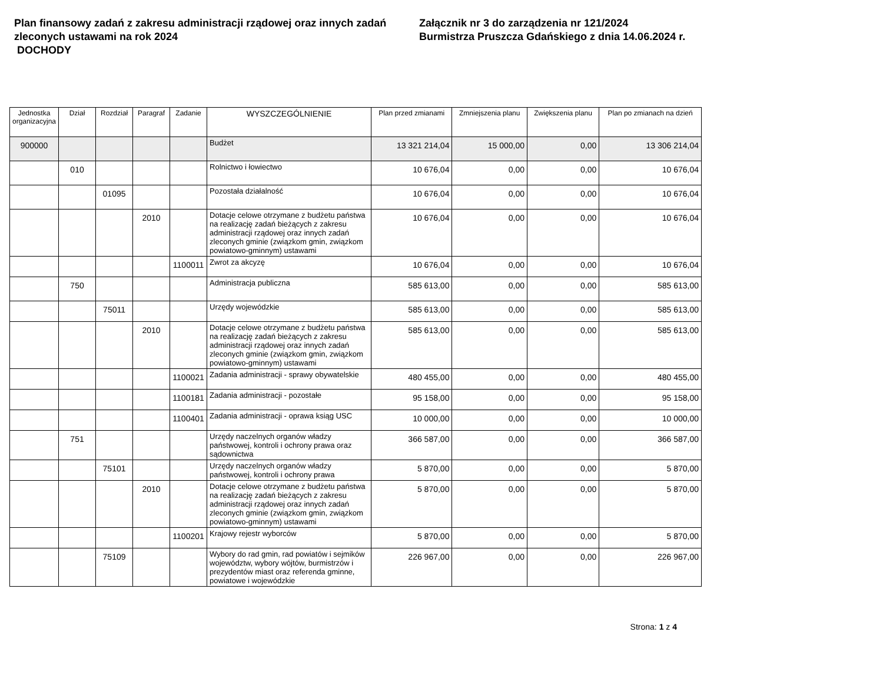Plan finansowy zadań z zakresu administracji rządowej oraz innych zadań zleconych ustawami na rok 2024
DOCHODY
Załącznik nr 3 do zarządzenia nr 121/2024
Burmistrza Pruszcza Gdańskiego z dnia 14.06.2024 r.
| Jednostka organizacyjna | Dział | Rozdział | Paragraf | Zadanie | WYSZCZEGÓLNIENIE | Plan przed zmianami | Zmniejszenia planu | Zwiększenia planu | Plan po zmianach na dzień |
| --- | --- | --- | --- | --- | --- | --- | --- | --- | --- |
| 900000 | | | | | Budżet | 13 321 214,04 | 15 000,00 | 0,00 | 13 306 214,04 |
| | 010 | | | | Rolnictwo i łowiectwo | 10 676,04 | 0,00 | 0,00 | 10 676,04 |
| | | 01095 | | | Pozostała działalność | 10 676,04 | 0,00 | 0,00 | 10 676,04 |
| | | | 2010 | | Dotacje celowe otrzymane z budżetu państwa na realizację zadań bieżących z zakresu administracji rządowej oraz innych zadań zleconych gminie (związkom gmin, związkom powiatowo-gminnym) ustawami | 10 676,04 | 0,00 | 0,00 | 10 676,04 |
| | | | | 1100011 | Zwrot za akcyzę | 10 676,04 | 0,00 | 0,00 | 10 676,04 |
| | 750 | | | | Administracja publiczna | 585 613,00 | 0,00 | 0,00 | 585 613,00 |
| | | 75011 | | | Urzędy wojewódzkie | 585 613,00 | 0,00 | 0,00 | 585 613,00 |
| | | | 2010 | | Dotacje celowe otrzymane z budżetu państwa na realizację zadań bieżących z zakresu administracji rządowej oraz innych zadań zleconych gminie (związkom gmin, związkom powiatowo-gminnym) ustawami | 585 613,00 | 0,00 | 0,00 | 585 613,00 |
| | | | | 1100021 | Zadania administracji - sprawy obywatelskie | 480 455,00 | 0,00 | 0,00 | 480 455,00 |
| | | | | 1100181 | Zadania administracji - pozostałe | 95 158,00 | 0,00 | 0,00 | 95 158,00 |
| | | | | 1100401 | Zadania administracji - oprawa ksiąg USC | 10 000,00 | 0,00 | 0,00 | 10 000,00 |
| | 751 | | | | Urzędy naczelnych organów władzy państwowej, kontroli i ochrony prawa oraz sądownictwa | 366 587,00 | 0,00 | 0,00 | 366 587,00 |
| | | 75101 | | | Urzędy naczelnych organów władzy państwowej, kontroli i ochrony prawa | 5 870,00 | 0,00 | 0,00 | 5 870,00 |
| | | | 2010 | | Dotacje celowe otrzymane z budżetu państwa na realizację zadań bieżących z zakresu administracji rządowej oraz innych zadań zleconych gminie (związkom gmin, związkom powiatowo-gminnym) ustawami | 5 870,00 | 0,00 | 0,00 | 5 870,00 |
| | | | | 1100201 | Krajowy rejestr wyborców | 5 870,00 | 0,00 | 0,00 | 5 870,00 |
| | | 75109 | | | Wybory do rad gmin, rad powiatów i sejmików województw, wybory wójtów, burmistrzów i prezydentów miast oraz referenda gminne, powiatowe i wojewódzkie | 226 967,00 | 0,00 | 0,00 | 226 967,00 |
Strona: 1 z 4